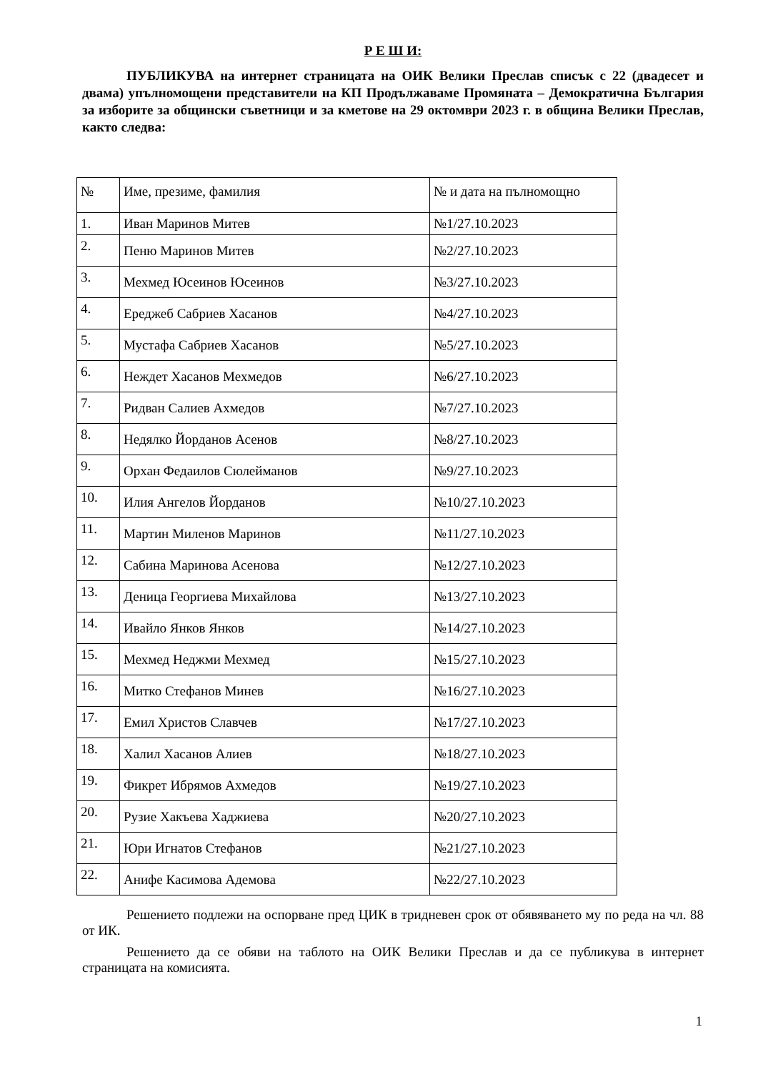Р Е Ш И:
ПУБЛИКУВА на интернет страницата на ОИК Велики Преслав списък с 22 (двадесет и двама) упълномощени представители на КП Продължаваме Промяната – Демократична България за изборите за общински съветници и за кметове на 29 октомври 2023 г. в община Велики Преслав, както следва:
| № | Име, презиме, фамилия | № и дата на пълномощно |
| 1. | Иван Маринов Митев | №1/27.10.2023 |
| 2. | Пеню Маринов Митев | №2/27.10.2023 |
| 3. | Мехмед Юсеинов Юсеинов | №3/27.10.2023 |
| 4. | Ереджеб Сабриев Хасанов | №4/27.10.2023 |
| 5. | Мустафа Сабриев Хасанов | №5/27.10.2023 |
| 6. | Неждет Хасанов Мехмедов | №6/27.10.2023 |
| 7. | Ридван Салиев Ахмедов | №7/27.10.2023 |
| 8. | Недялко Йорданов Асенов | №8/27.10.2023 |
| 9. | Орхан Федаилов Сюлейманов | №9/27.10.2023 |
| 10. | Илия Ангелов Йорданов | №10/27.10.2023 |
| 11. | Мартин Миленов Маринов | №11/27.10.2023 |
| 12. | Сабина Маринова Асенова | №12/27.10.2023 |
| 13. | Деница Георгиева Михайлова | №13/27.10.2023 |
| 14. | Ивайло Янков Янков | №14/27.10.2023 |
| 15. | Мехмед Неджми Мехмед | №15/27.10.2023 |
| 16. | Митко Стефанов Минев | №16/27.10.2023 |
| 17. | Емил Христов Славчев | №17/27.10.2023 |
| 18. | Халил Хасанов Алиев | №18/27.10.2023 |
| 19. | Фикрет Ибрямов Ахмедов | №19/27.10.2023 |
| 20. | Рузие Хакъева Хаджиева | №20/27.10.2023 |
| 21. | Юри Игнатов Стефанов | №21/27.10.2023 |
| 22. | Анифе Касимова Адемова | №22/27.10.2023 |
Решението подлежи на оспорване пред ЦИК в тридневен срок от обявяването му по реда на чл. 88 от ИК.
Решението да се обяви на таблото на ОИК Велики Преслав и да се публикува в интернет страницата на комисията.
1